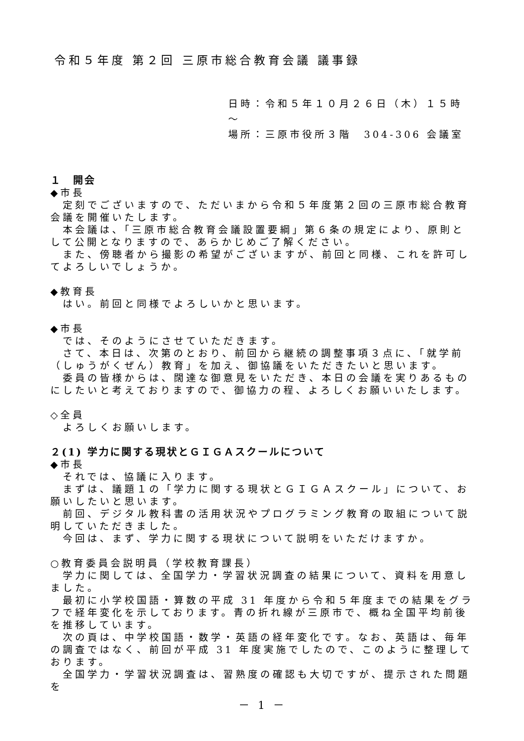令和５年度 第２回 三原市総合教育会議 議事録
日時：令和５年１０月２６日（木）１５時～
場所：三原市役所３階　304-306 会議室
１　開会
◆市長
定刻でございますので、ただいまから令和５年度第２回の三原市総合教育会議を開催いたします。
本会議は、「三原市総合教育会議設置要綱」第６条の規定により、原則として公開となりますので、あらかじめご了解ください。
また、傍聴者から撮影の希望がございますが、前回と同様、これを許可してよろしいでしょうか。
◆教育長
はい。前回と同様でよろしいかと思います。
◆市長
では、そのようにさせていただきます。
さて、本日は、次第のとおり、前回から継続の調整事項３点に、「就学前（しゅうがくぜん）教育」を加え、御協議をいただきたいと思います。
委員の皆様からは、闊達な御意見をいただき、本日の会議を実りあるものにしたいと考えておりますので、御協力の程、よろしくお願いいたします。
◇全員
よろしくお願いします。
２(1) 学力に関する現状とＧＩＧＡスクールについて
◆市長
それでは、協議に入ります。
まずは、議題１の「学力に関する現状とＧＩＧＡスクール」について、お願いしたいと思います。
前回、デジタル教科書の活用状況やプログラミング教育の取組について説明していただきました。
今回は、まず、学力に関する現状について説明をいただけますか。
○教育委員会説明員（学校教育課長）
学力に関しては、全国学力・学習状況調査の結果について、資料を用意しました。
最初に小学校国語・算数の平成 31 年度から令和５年度までの結果をグラフで経年変化を示しております。青の折れ線が三原市で、概ね全国平均前後を推移しています。
次の頁は、中学校国語・数学・英語の経年変化です。なお、英語は、毎年の調査ではなく、前回が平成 31 年度実施でしたので、このように整理しております。
全国学力・学習状況調査は、習熟度の確認も大切ですが、提示された問題を
－ 1 －